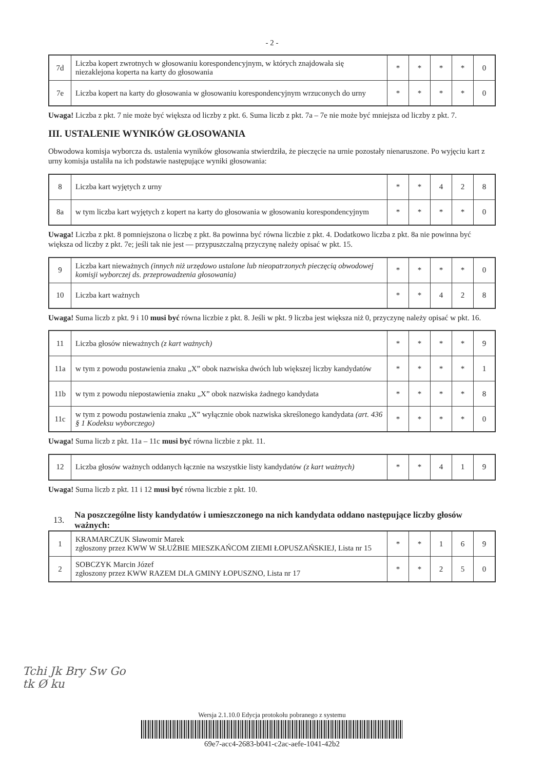- 2 -
| 7d | Liczba kopert zwrotnych w głosowaniu korespondencyjnym, w których znajdowała się niezaklejona koperta na karty do głosowania | * | * | * | * | 0 |
| 7e | Liczba kopert na karty do głosowania w głosowaniu korespondencyjnym wrzuconych do urny | * | * | * | * | 0 |
Uwaga! Liczba z pkt. 7 nie może być większa od liczby z pkt. 6. Suma liczb z pkt. 7a – 7e nie może być mniejsza od liczby z pkt. 7.
III. USTALENIE WYNIKÓW GŁOSOWANIA
Obwodowa komisja wyborcza ds. ustalenia wyników głosowania stwierdziła, że pieczęcie na urnie pozostały nienaruszone. Po wyjęciu kart z urny komisja ustaliła na ich podstawie następujące wyniki głosowania:
| 8 | Liczba kart wyjętych z urny | * | * | 4 | 2 | 8 |
| 8a | w tym liczba kart wyjętych z kopert na karty do głosowania w głosowaniu korespondencyjnym | * | * | * | * | 0 |
Uwaga! Liczba z pkt. 8 pomniejszona o liczbę z pkt. 8a powinna być równa liczbie z pkt. 4. Dodatkowo liczba z pkt. 8a nie powinna być większa od liczby z pkt. 7e; jeśli tak nie jest — przypuszczalną przyczynę należy opisać w pkt. 15.
| 9 | Liczba kart nieważnych (innych niż urzędowo ustalone lub nieopatrzonych pieczęcią obwodowej komisji wyborczej ds. przeprowadzenia głosowania) | * | * | * | * | 0 |
| 10 | Liczba kart ważnych | * | * | 4 | 2 | 8 |
Uwaga! Suma liczb z pkt. 9 i 10 musi być równa liczbie z pkt. 8. Jeśli w pkt. 9 liczba jest większa niż 0, przyczynę należy opisać w pkt. 16.
| 11 | Liczba głosów nieważnych (z kart ważnych) | * | * | * | * | 9 |
| 11a | w tym z powodu postawienia znaku „X” obok nazwiska dwóch lub większej liczby kandydatów | * | * | * | * | 1 |
| 11b | w tym z powodu niepostawienia znaku „X” obok nazwiska żadnego kandydata | * | * | * | * | 8 |
| 11c | w tym z powodu postawienia znaku „X” wyłącznie obok nazwiska skreślonego kandydata (art. 436 § 1 Kodeksu wyborczego) | * | * | * | * | 0 |
Uwaga! Suma liczb z pkt. 11a – 11c musi być równa liczbie z pkt. 11.
| 12 | Liczba głosów ważnych oddanych łącznie na wszystkie listy kandydatów (z kart ważnych) | * | * | 4 | 1 | 9 |
Uwaga! Suma liczb z pkt. 11 i 12 musi być równa liczbie z pkt. 10.
13.
Na poszczególne listy kandydatów i umieszczonego na nich kandydata oddano następujące liczby głosów ważnych:
| 1 | KRAMARCZUK Sławomir Marek zgłoszony przez KWW W SŁUŻBIE MIESZKAŃCOM ZIEMI ŁOPUSZAŃSKIEJ, Lista nr 15 | * | * | 1 | 6 | 9 |
| 2 | SOBCZYK Marcin Józef zgłoszony przez KWW RAZEM DLA GMINY ŁOPUSZNO, Lista nr 17 | * | * | 2 | 5 | 0 |
Tchi Jk Bry Sw Go
tk Ø ku
Wersja 2.1.10.0 Edycja protokołu pobranego z systemu
69e7-acc4-2683-b041-c2ac-aefe-1041-42b2